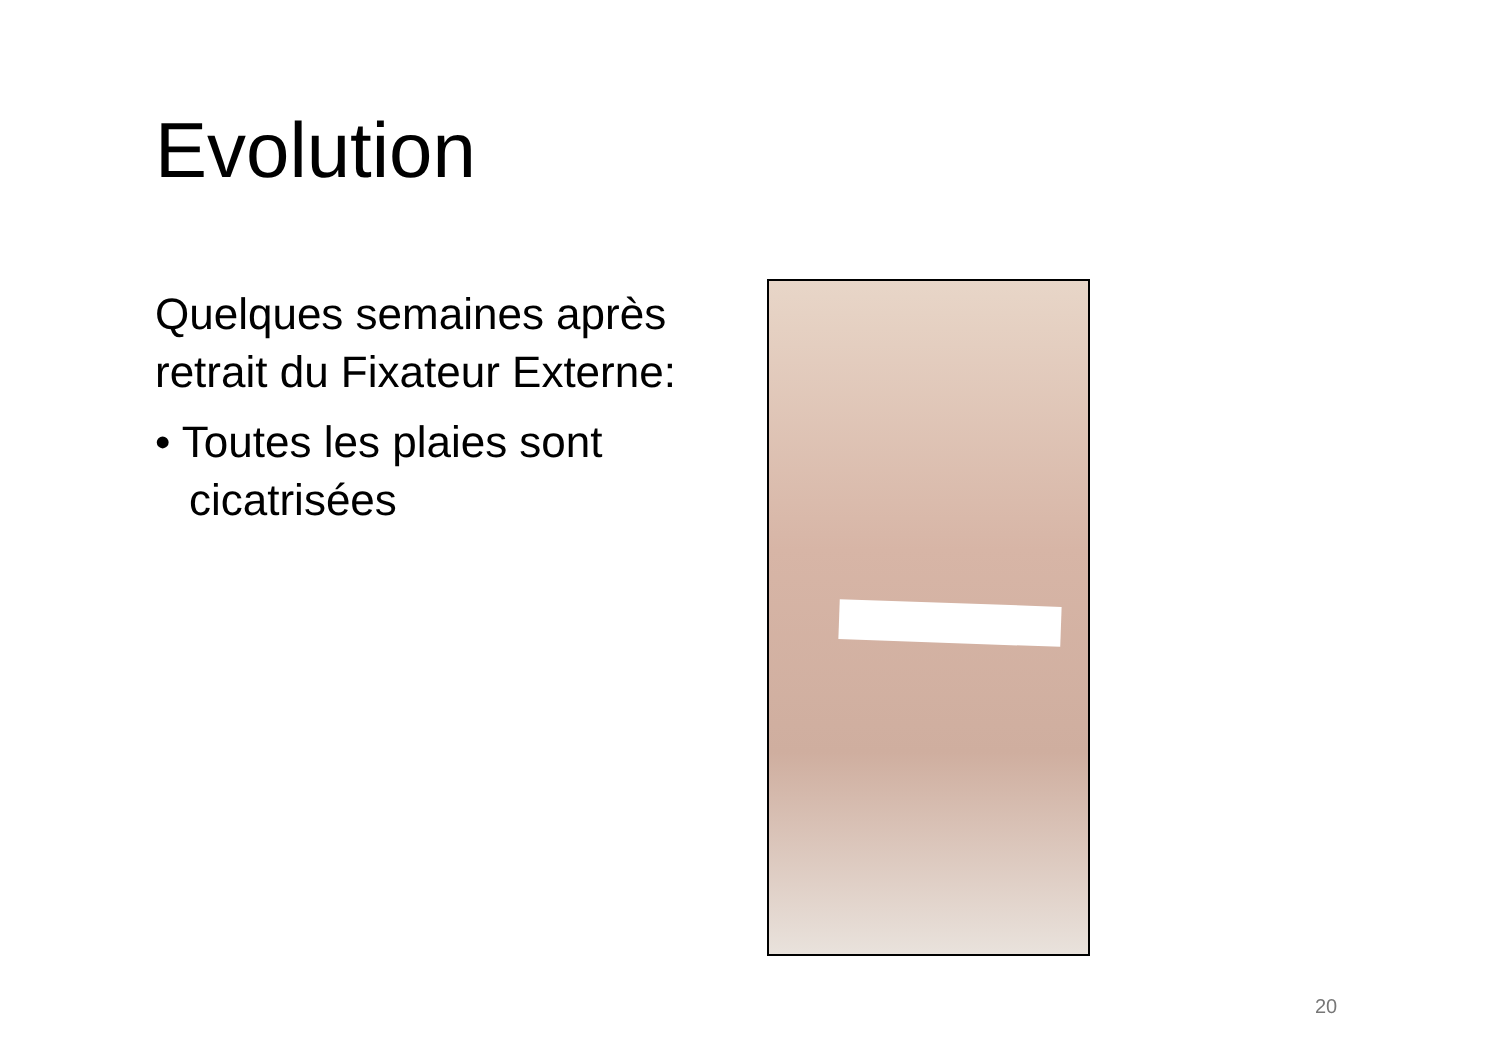Evolution
Quelques semaines après retrait du Fixateur Externe:
• Toutes les plaies sont cicatrisées
20